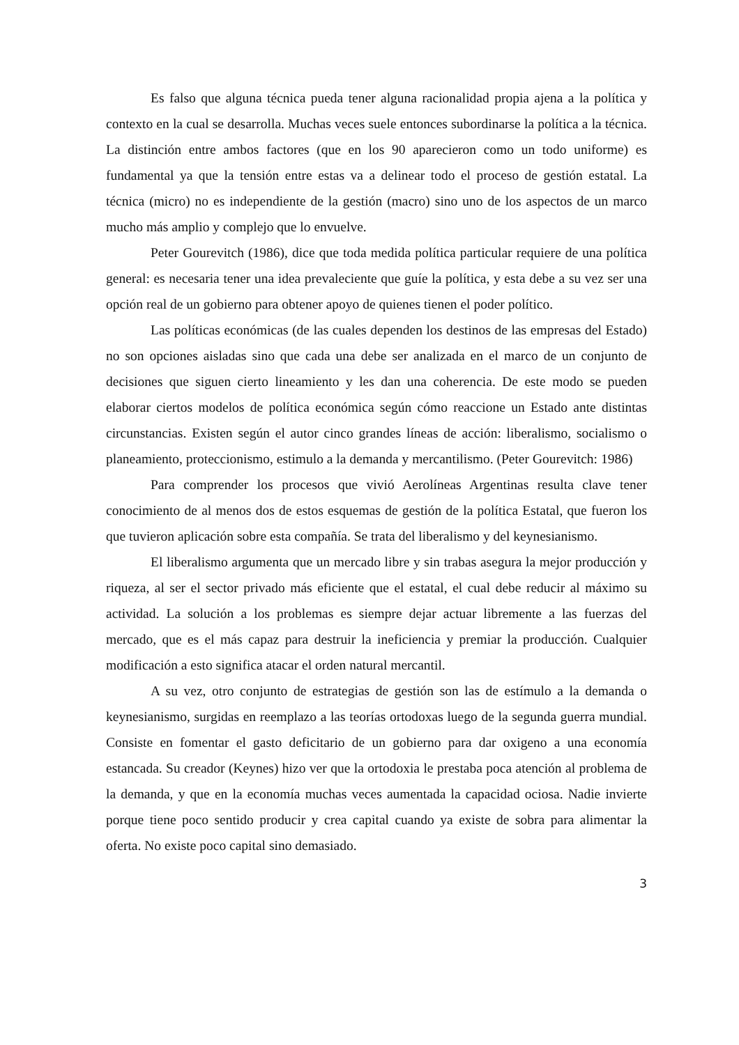Es falso que alguna técnica pueda tener alguna racionalidad propia ajena a la política y contexto en la cual se desarrolla. Muchas veces suele entonces subordinarse la política a la técnica. La distinción entre ambos factores (que en los 90 aparecieron como un todo uniforme) es fundamental ya que la tensión entre estas va a delinear todo el proceso de gestión estatal. La técnica (micro) no es independiente de la gestión (macro) sino uno de los aspectos de un marco mucho más amplio y complejo que lo envuelve.
Peter Gourevitch (1986), dice que toda medida política particular requiere de una política general: es necesaria tener una idea prevaleciente que guíe la política, y esta debe a su vez ser una opción real de un gobierno para obtener apoyo de quienes tienen el poder político.
Las políticas económicas (de las cuales dependen los destinos de las empresas del Estado) no son opciones aisladas sino que cada una debe ser analizada en el marco de un conjunto de decisiones que siguen cierto lineamiento y les dan una coherencia. De este modo se pueden elaborar ciertos modelos de política económica según cómo reaccione un Estado ante distintas circunstancias. Existen según el autor cinco grandes líneas de acción: liberalismo, socialismo o planeamiento, proteccionismo, estimulo a la demanda y mercantilismo. (Peter Gourevitch: 1986)
Para comprender los procesos que vivió Aerolíneas Argentinas resulta clave tener conocimiento de al menos dos de estos esquemas de gestión de la política Estatal, que fueron los que tuvieron aplicación sobre esta compañía. Se trata del liberalismo y del keynesianismo.
El liberalismo argumenta que un mercado libre y sin trabas asegura la mejor producción y riqueza, al ser el sector privado más eficiente que el estatal, el cual debe reducir al máximo su actividad. La solución a los problemas es siempre dejar actuar libremente a las fuerzas del mercado, que es el más capaz para destruir la ineficiencia y premiar la producción. Cualquier modificación a esto significa atacar el orden natural mercantil.
A su vez, otro conjunto de estrategias de gestión son las de estímulo a la demanda o keynesianismo, surgidas en reemplazo a las teorías ortodoxas luego de la segunda guerra mundial. Consiste en fomentar el gasto deficitario de un gobierno para dar oxigeno a una economía estancada. Su creador (Keynes) hizo ver que la ortodoxia le prestaba poca atención al problema de la demanda, y que en la economía muchas veces aumentada la capacidad ociosa. Nadie invierte porque tiene poco sentido producir y crea capital cuando ya existe de sobra para alimentar la oferta. No existe poco capital sino demasiado.
3